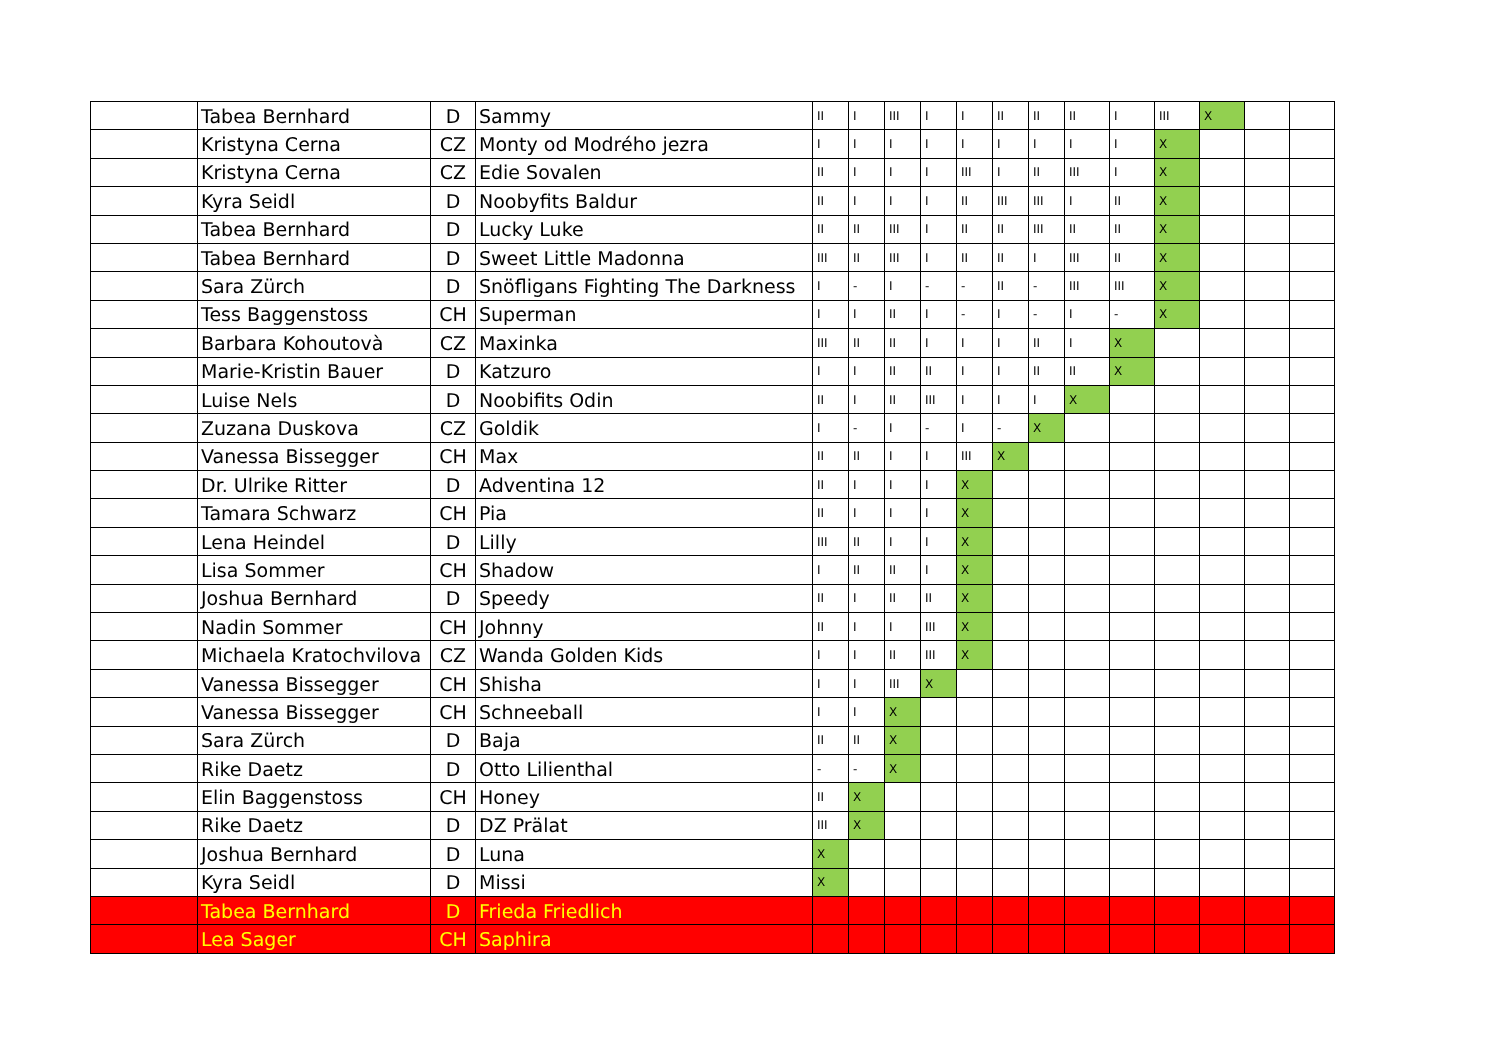| | Tabea Bernhard | D | Sammy | II | I | III | I | I | II | II | II | I | III | X | | |
| | Kristyna Cerna | CZ | Monty od Modrého jezra | I | I | I | I | I | I | I | I | I | X | | | |
| | Kristyna Cerna | CZ | Edie Sovalen | II | I | I | I | III | I | II | III | I | X | | | |
| | Kyra Seidl | D | Noobyfits Baldur | II | I | I | I | II | III | III | I | II | X | | | |
| | Tabea Bernhard | D | Lucky Luke | II | II | III | I | II | II | III | II | II | X | | | |
| | Tabea Bernhard | D | Sweet Little Madonna | III | II | III | I | II | II | I | III | II | X | | | |
| | Sara Zürch | D | Snöfligans Fighting The Darkness | I | - | I | - | - | II | - | III | III | X | | | |
| | Tess Baggenstoss | CH | Superman | I | I | II | I | - | I | - | I | - | X | | | |
| | Barbara Kohoutovà | CZ | Maxinka | III | II | II | I | I | I | II | I | X | | | | |
| | Marie-Kristin Bauer | D | Katzuro | I | I | II | II | I | I | II | II | X | | | | |
| | Luise Nels | D | Noobifits Odin | II | I | II | III | I | I | I | X | | | | | |
| | Zuzana Duskova | CZ | Goldik | I | - | I | - | I | - | X | | | | | | |
| | Vanessa Bissegger | CH | Max | II | II | I | I | III | X | | | | | | | |
| | Dr. Ulrike Ritter | D | Adventina 12 | II | I | I | I | X | | | | | | | | |
| | Tamara Schwarz | CH | Pia | II | I | I | I | X | | | | | | | | |
| | Lena Heindel | D | Lilly | III | II | I | I | X | | | | | | | | |
| | Lisa Sommer | CH | Shadow | I | II | II | I | X | | | | | | | | |
| | Joshua Bernhard | D | Speedy | II | I | II | II | X | | | | | | | | |
| | Nadin Sommer | CH | Johnny | II | I | I | III | X | | | | | | | | |
| | Michaela Kratochvilova | CZ | Wanda Golden Kids | I | I | II | III | X | | | | | | | | |
| | Vanessa Bissegger | CH | Shisha | I | I | III | X | | | | | | | | | |
| | Vanessa Bissegger | CH | Schneeball | I | I | X | | | | | | | | | | |
| | Sara Zürch | D | Baja | II | II | X | | | | | | | | | | |
| | Rike Daetz | D | Otto Lilienthal | - | - | X | | | | | | | | | | |
| | Elin Baggenstoss | CH | Honey | II | X | | | | | | | | | | | |
| | Rike Daetz | D | DZ Prälat | III | X | | | | | | | | | | | |
| | Joshua Bernhard | D | Luna | X | | | | | | | | | | | | |
| | Kyra Seidl | D | Missi | X | | | | | | | | | | | | |
| | Tabea Bernhard | D | Frieda Friedlich | | | | | | | | | | | | | |
| | Lea Sager | CH | Saphira | | | | | | | | | | | | | |